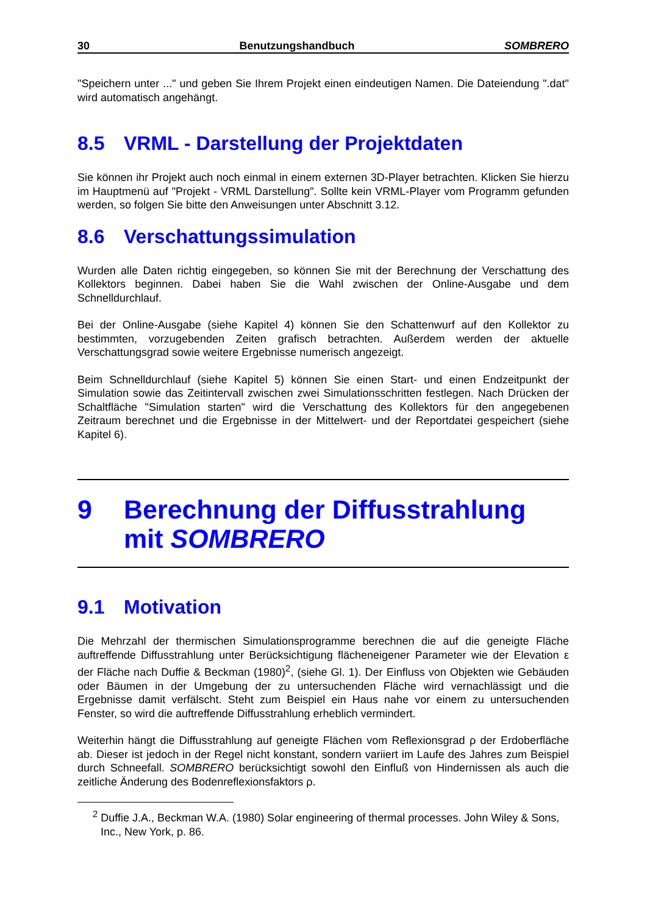30 Benutzungshandbuch SOMBRERO
"Speichern unter ..." und geben Sie Ihrem Projekt einen eindeutigen Namen. Die Dateiendung ".dat" wird automatisch angehängt.
8.5 VRML - Darstellung der Projektdaten
Sie können ihr Projekt auch noch einmal in einem externen 3D-Player betrachten. Klicken Sie hierzu im Hauptmenü auf "Projekt - VRML Darstellung". Sollte kein VRML-Player vom Programm gefunden werden, so folgen Sie bitte den Anweisungen unter Abschnitt 3.12.
8.6 Verschattungssimulation
Wurden alle Daten richtig eingegeben, so können Sie mit der Berechnung der Verschattung des Kollektors beginnen. Dabei haben Sie die Wahl zwischen der Online-Ausgabe und dem Schnelldurchlauf.
Bei der Online-Ausgabe (siehe Kapitel 4) können Sie den Schattenwurf auf den Kollektor zu bestimmten, vorzugebenden Zeiten grafisch betrachten. Außerdem werden der aktuelle Verschattungsgrad sowie weitere Ergebnisse numerisch angezeigt.
Beim Schnelldurchlauf (siehe Kapitel 5) können Sie einen Start- und einen Endzeitpunkt der Simulation sowie das Zeitintervall zwischen zwei Simulationsschritten festlegen. Nach Drücken der Schaltfläche "Simulation starten" wird die Verschattung des Kollektors für den angegebenen Zeitraum berechnet und die Ergebnisse in der Mittelwert- und der Reportdatei gespeichert (siehe Kapitel 6).
9 Berechnung der Diffusstrahlung mit SOMBRERO
9.1 Motivation
Die Mehrzahl der thermischen Simulationsprogramme berechnen die auf die geneigte Fläche auftreffende Diffusstrahlung unter Berücksichtigung flächeneigener Parameter wie der Elevation ε der Fläche nach Duffie & Beckman (1980)<sup>2</sup>, (siehe Gl. 1). Der Einfluss von Objekten wie Gebäuden oder Bäumen in der Umgebung der zu untersuchenden Fläche wird vernachlässigt und die Ergebnisse damit verfälscht. Steht zum Beispiel ein Haus nahe vor einem zu untersuchenden Fenster, so wird die auftreffende Diffusstrahlung erheblich vermindert.
Weiterhin hängt die Diffusstrahlung auf geneigte Flächen vom Reflexionsgrad ρ der Erdoberfläche ab. Dieser ist jedoch in der Regel nicht konstant, sondern variiert im Laufe des Jahres zum Beispiel durch Schneefall. SOMBRERO berücksichtigt sowohl den Einfluß von Hindernissen als auch die zeitliche Änderung des Bodenreflexionsfaktors ρ.
<sup>2</sup> Duffie J.A., Beckman W.A. (1980) Solar engineering of thermal processes. John Wiley & Sons, Inc., New York, p. 86.